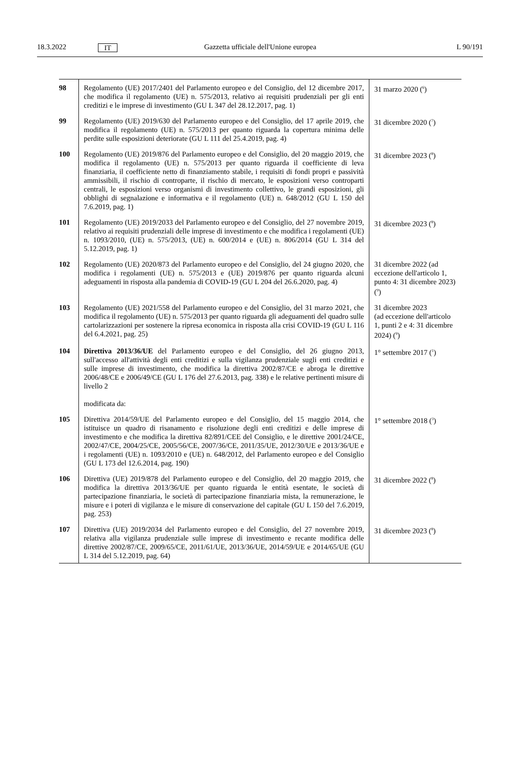18.3.2022 IT Gazzetta ufficiale dell'Unione europea L 90/191
| 98 | Regolamento (UE) 2017/2401 del Parlamento europeo e del Consiglio, del 12 dicembre 2017, che modifica il regolamento (UE) n. 575/2013, relativo ai requisiti prudenziali per gli enti creditizi e le imprese di investimento (GU L 347 del 28.12.2017, pag. 1) | 31 marzo 2020 (<sup>6</sup>) |
| 99 | Regolamento (UE) 2019/630 del Parlamento europeo e del Consiglio, del 17 aprile 2019, che modifica il regolamento (UE) n. 575/2013 per quanto riguarda la copertura minima delle perdite sulle esposizioni deteriorate (GU L 111 del 25.4.2019, pag. 4) | 31 dicembre 2020 (<sup>7</sup>) |
| 100 | Regolamento (UE) 2019/876 del Parlamento europeo e del Consiglio, del 20 maggio 2019, che modifica il regolamento (UE) n. 575/2013 per quanto riguarda il coefficiente di leva finanziaria, il coefficiente netto di finanziamento stabile, i requisiti di fondi propri e passività ammissibili, il rischio di controparte, il rischio di mercato, le esposizioni verso controparti centrali, le esposizioni verso organismi di investimento collettivo, le grandi esposizioni, gli obblighi di segnalazione e informativa e il regolamento (UE) n. 648/2012 (GU L 150 del 7.6.2019, pag. 1) | 31 dicembre 2023 (<sup>8</sup>) |
| 101 | Regolamento (UE) 2019/2033 del Parlamento europeo e del Consiglio, del 27 novembre 2019, relativo ai requisiti prudenziali delle imprese di investimento e che modifica i regolamenti (UE) n. 1093/2010, (UE) n. 575/2013, (UE) n. 600/2014 e (UE) n. 806/2014 (GU L 314 del 5.12.2019, pag. 1) | 31 dicembre 2023 (<sup>8</sup>) |
| 102 | Regolamento (UE) 2020/873 del Parlamento europeo e del Consiglio, del 24 giugno 2020, che modifica i regolamenti (UE) n. 575/2013 e (UE) 2019/876 per quanto riguarda alcuni adeguamenti in risposta alla pandemia di COVID-19 (GU L 204 del 26.6.2020, pag. 4) | 31 dicembre 2022 (ad eccezione dell'articolo 1, punto 4: 31 dicembre 2023) (<sup>9</sup>) |
| 103 | Regolamento (UE) 2021/558 del Parlamento europeo e del Consiglio, del 31 marzo 2021, che modifica il regolamento (UE) n. 575/2013 per quanto riguarda gli adeguamenti del quadro sulle cartolarizzazioni per sostenere la ripresa economica in risposta alla crisi COVID-19 (GU L 116 del 6.4.2021, pag. 25) | 31 dicembre 2023 (ad eccezione dell'articolo 1, punti 2 e 4: 31 dicembre 2024) (<sup>9</sup>) |
| 104 | Direttiva 2013/36/UE del Parlamento europeo e del Consiglio, del 26 giugno 2013, sull'accesso all'attività degli enti creditizi e sulla vigilanza prudenziale sugli enti creditizi e sulle imprese di investimento, che modifica la direttiva 2002/87/CE e abroga le direttive 2006/48/CE e 2006/49/CE (GU L 176 del 27.6.2013, pag. 338) e le relative pertinenti misure di livello 2 modificata da: | 1° settembre 2017 (<sup>1</sup>) |
| 105 | Direttiva 2014/59/UE del Parlamento europeo e del Consiglio, del 15 maggio 2014, che istituisce un quadro di risanamento e risoluzione degli enti creditizi e delle imprese di investimento e che modifica la direttiva 82/891/CEE del Consiglio, e le direttive 2001/24/CE, 2002/47/CE, 2004/25/CE, 2005/56/CE, 2007/36/CE, 2011/35/UE, 2012/30/UE e 2013/36/UE e i regolamenti (UE) n. 1093/2010 e (UE) n. 648/2012, del Parlamento europeo e del Consiglio (GU L 173 del 12.6.2014, pag. 190) | 1° settembre 2018 (<sup>3</sup>) |
| 106 | Direttiva (UE) 2019/878 del Parlamento europeo e del Consiglio, del 20 maggio 2019, che modifica la direttiva 2013/36/UE per quanto riguarda le entità esentate, le società di partecipazione finanziaria, le società di partecipazione finanziaria mista, la remunerazione, le misure e i poteri di vigilanza e le misure di conservazione del capitale (GU L 150 del 7.6.2019, pag. 253) | 31 dicembre 2022 (<sup>8</sup>) |
| 107 | Direttiva (UE) 2019/2034 del Parlamento europeo e del Consiglio, del 27 novembre 2019, relativa alla vigilanza prudenziale sulle imprese di investimento e recante modifica delle direttive 2002/87/CE, 2009/65/CE, 2011/61/UE, 2013/36/UE, 2014/59/UE e 2014/65/UE (GU L 314 del 5.12.2019, pag. 64) | 31 dicembre 2023 (<sup>8</sup>) |